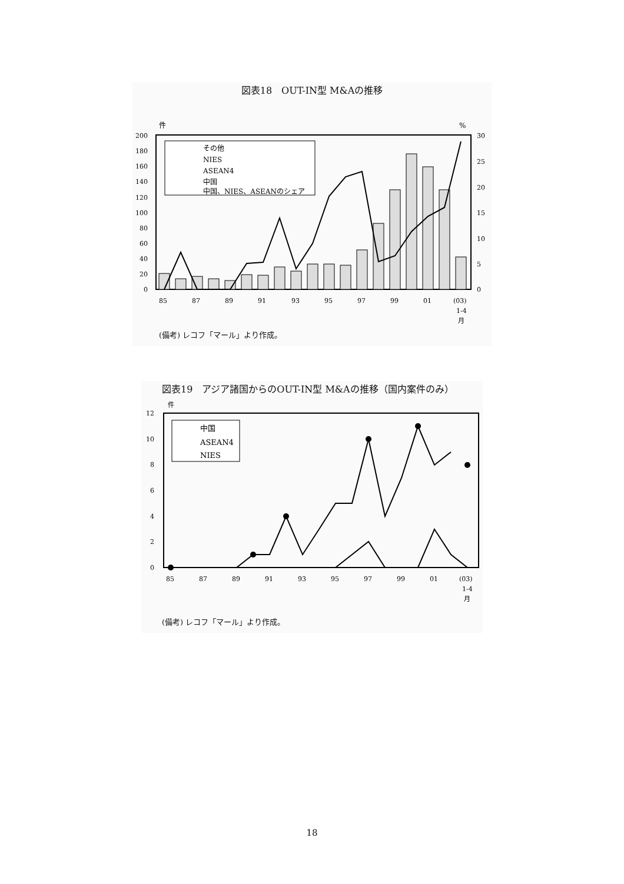図表18　OUT-IN型 M&Aの推移
件
%
200
180
160
140
120
100
80
60
40
20
0
30
25
20
15
10
5
0
85
87
89
91
93
95
97
99
01
(03)
1-4
月
その他
NIES
ASEAN4
中国
中国、NIES、ASEANのシェア
(備考) レコフ「マール」より作成。
図表19　アジア諸国からのOUT-IN型 M&Aの推移（国内案件のみ）
件
12
10
8
6
4
2
0
85
87
89
91
93
95
97
99
01
(03)
1-4
月
中国
ASEAN4
NIES
(備考) レコフ「マール」より作成。
18